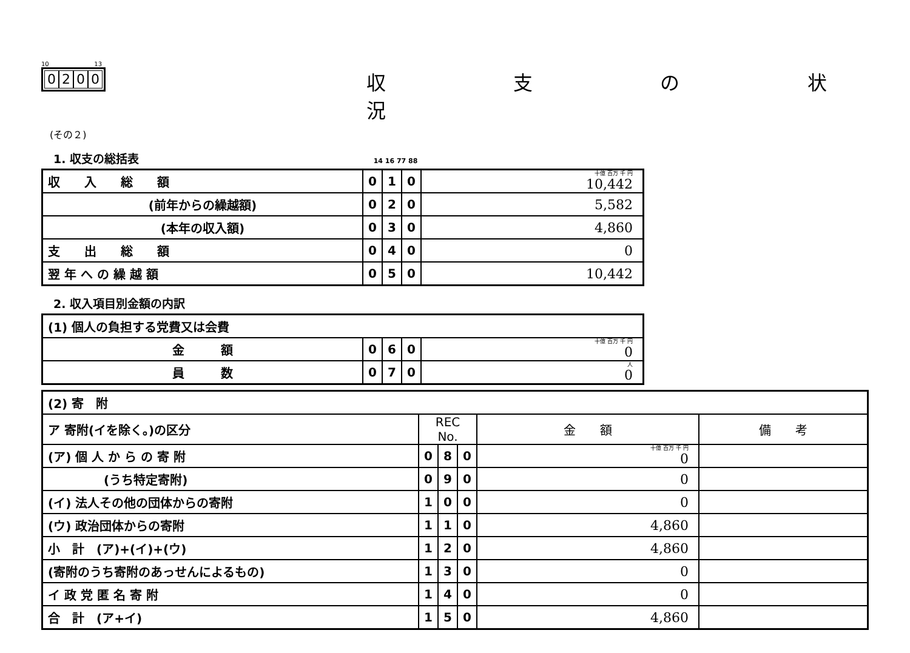10 13
0200
収 支 の 状 況
(その２)
1. 収支の総括表 14 16 77 88
| 収 入 総 額 | 0 | 1 | 0 | 十億 百万 千 円 10,442 |
| (前年からの繰越額) | 0 | 2 | 0 | 5,582 |
| (本年の収入額) | 0 | 3 | 0 | 4,860 |
| 支 出 総 額 | 0 | 4 | 0 | 0 |
| 翌 年 へ の 繰 越 額 | 0 | 5 | 0 | 10,442 |
2. 収入項目別金額の内訳
| (1) 個人の負担する党費又は会費 | | | | |
| 金 額 | 0 | 6 | 0 | 十億 百万 千 円 0 |
| 員 数 | 0 | 7 | 0 | 人 0 |
| (2) 寄 附 | | | | | |
| ア 寄附(イを除く。)の区分 | REC No. | | | 金 額 | 備 考 |
| (ア) 個 人 か ら の 寄 附 | 0 | 8 | 0 | 十億 百万 千 円 0 | |
| (うち特定寄附) | 0 | 9 | 0 | 0 | |
| (イ) 法人その他の団体からの寄附 | 1 | 0 | 0 | 0 | |
| (ウ) 政治団体からの寄附 | 1 | 1 | 0 | 4,860 | |
| 小 計 (ア)+(イ)+(ウ) | 1 | 2 | 0 | 4,860 | |
| (寄附のうち寄附のあっせんによるもの) | 1 | 3 | 0 | 0 | |
| イ 政 党 匿 名 寄 附 | 1 | 4 | 0 | 0 | |
| 合 計 (ア+イ) | 1 | 5 | 0 | 4,860 | |